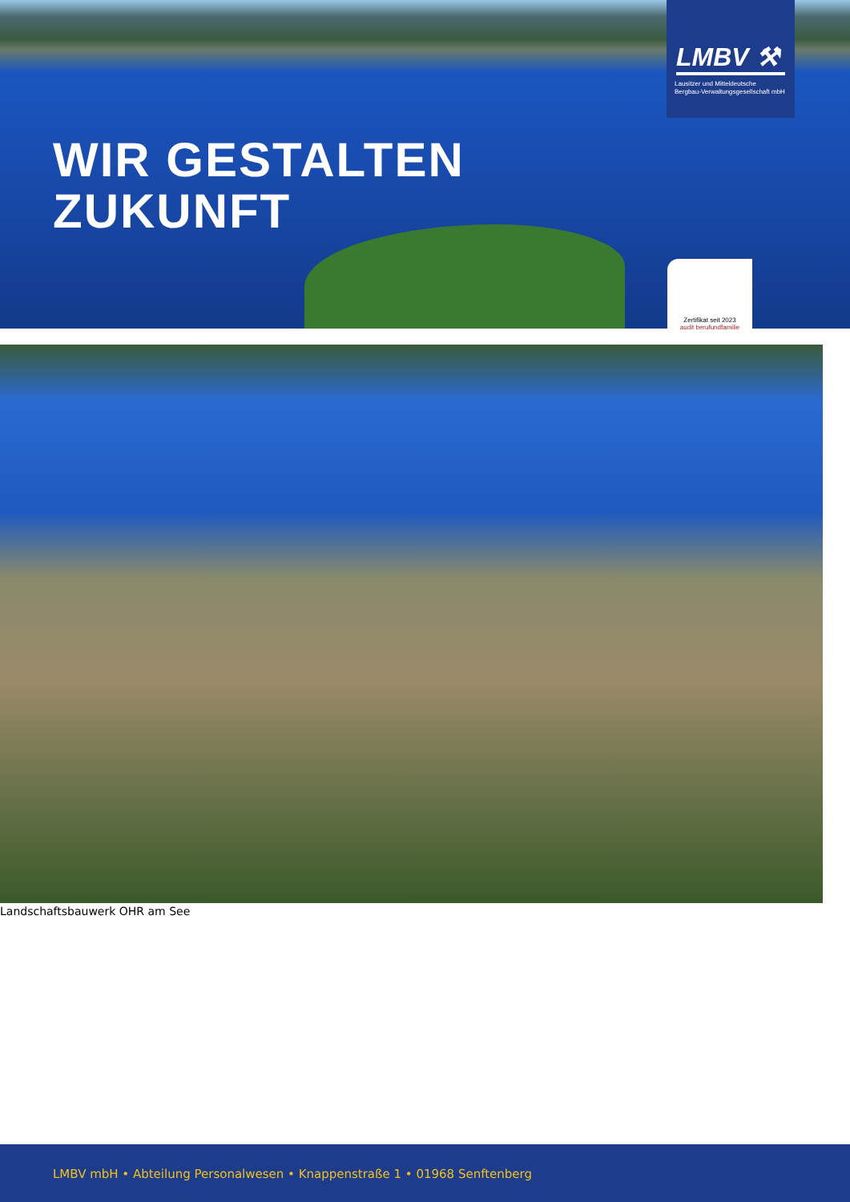WIR GESTALTEN
ZUKUNFT
LMBV ⚒
Lausitzer und Mitteldeutsche
Bergbau-Verwaltungsgesellschaft mbH
Zertifikat seit 2023
audit berufundfamilie
Landschaftsbauwerk OHR am See
LMBV mbH • Abteilung Personalwesen • Knappenstraße 1 • 01968 Senftenberg